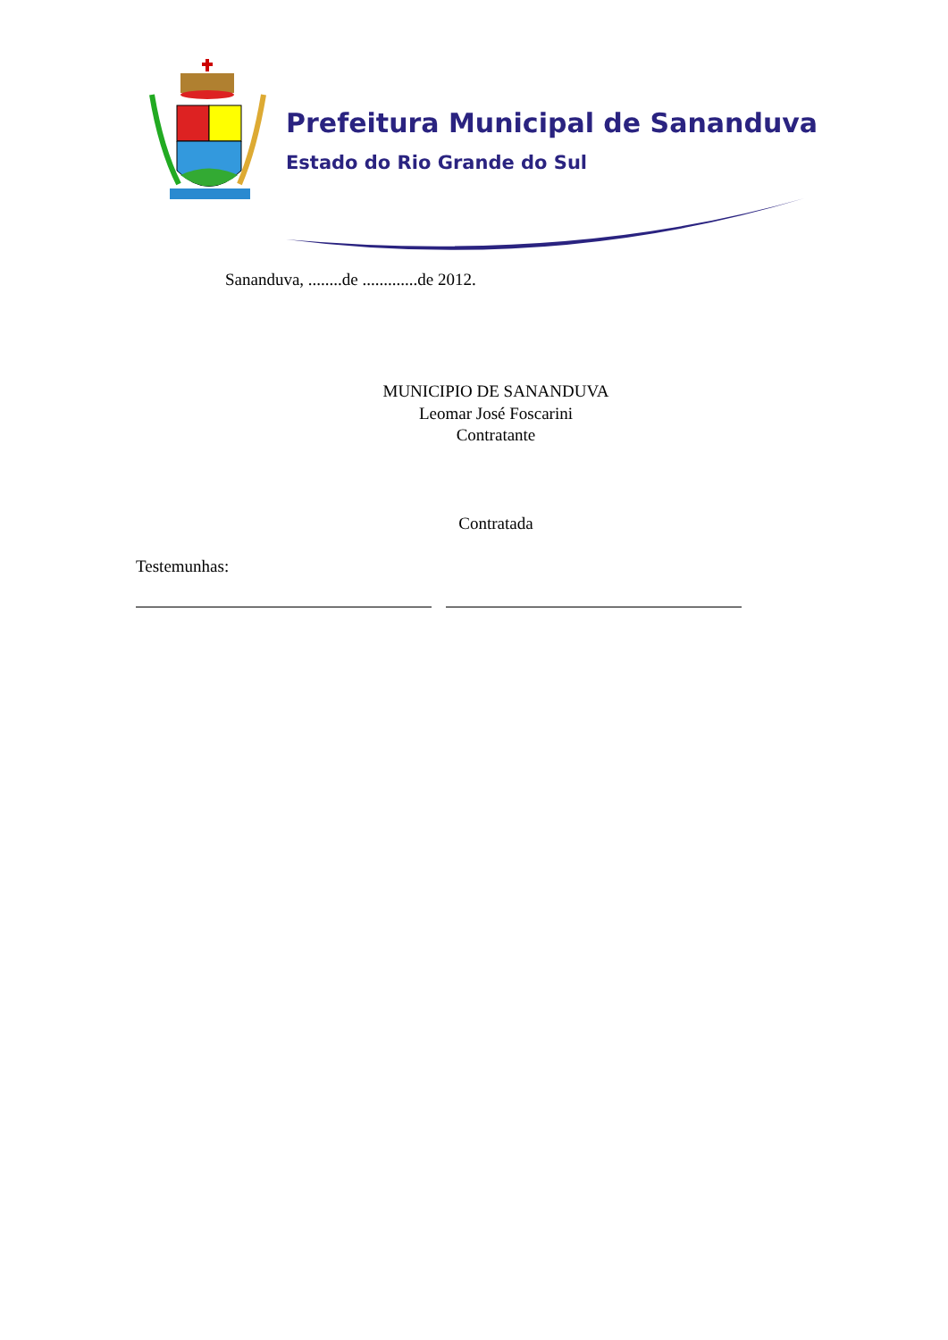Prefeitura Municipal de Sananduva
Estado do Rio Grande do Sul
Sananduva, ........de .............de 2012.
MUNICIPIO DE SANANDUVA
Leomar José Foscarini
Contratante
Contratada
Testemunhas: